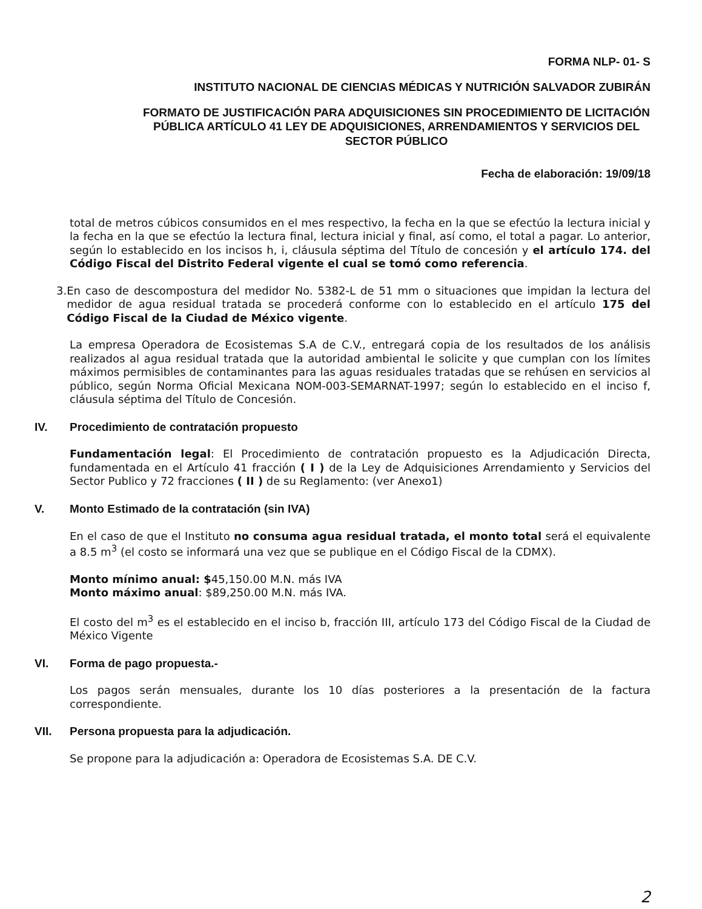FORMA NLP- 01- S
INSTITUTO NACIONAL DE CIENCIAS MÉDICAS Y NUTRICIÓN SALVADOR ZUBIRÁN
FORMATO DE JUSTIFICACIÓN PARA ADQUISICIONES SIN PROCEDIMIENTO DE LICITACIÓN PÚBLICA ARTÍCULO 41 LEY DE ADQUISICIONES, ARRENDAMIENTOS Y SERVICIOS DEL SECTOR PÚBLICO
Fecha de elaboración: 19/09/18
total de metros cúbicos consumidos en el mes respectivo, la fecha en la que se efectúo la lectura inicial y la fecha en la que se efectúo la lectura final, lectura inicial y final, así como, el total a pagar. Lo anterior, según lo establecido en los incisos h, i, cláusula séptima del Título de concesión y el artículo 174. del Código Fiscal del Distrito Federal vigente el cual se tomó como referencia.
3. En caso de descompostura del medidor No. 5382-L de 51 mm o situaciones que impidan la lectura del medidor de agua residual tratada se procederá conforme con lo establecido en el artículo 175 del Código Fiscal de la Ciudad de México vigente.
La empresa Operadora de Ecosistemas S.A de C.V., entregará copia de los resultados de los análisis realizados al agua residual tratada que la autoridad ambiental le solicite y que cumplan con los límites máximos permisibles de contaminantes para las aguas residuales tratadas que se rehúsen en servicios al público, según Norma Oficial Mexicana NOM-003-SEMARNAT-1997; según lo establecido en el inciso f, cláusula séptima del Título de Concesión.
IV. Procedimiento de contratación propuesto
Fundamentación legal: El Procedimiento de contratación propuesto es la Adjudicación Directa, fundamentada en el Artículo 41 fracción ( I ) de la Ley de Adquisiciones Arrendamiento y Servicios del Sector Publico y 72 fracciones ( II ) de su Reglamento: (ver Anexo1)
V. Monto Estimado de la contratación (sin IVA)
En el caso de que el Instituto no consuma agua residual tratada, el monto total será el equivalente a 8.5 m<sup>3</sup> (el costo se informará una vez que se publique en el Código Fiscal de la CDMX).
Monto mínimo anual: $45,150.00 M.N. más IVA
Monto máximo anual: $89,250.00 M.N. más IVA.
El costo del m<sup>3</sup> es el establecido en el inciso b, fracción III, artículo 173 del Código Fiscal de la Ciudad de México Vigente
VI. Forma de pago propuesta.-
Los pagos serán mensuales, durante los 10 días posteriores a la presentación de la factura correspondiente.
VII. Persona propuesta para la adjudicación.
Se propone para la adjudicación a: Operadora de Ecosistemas S.A. DE C.V.
2